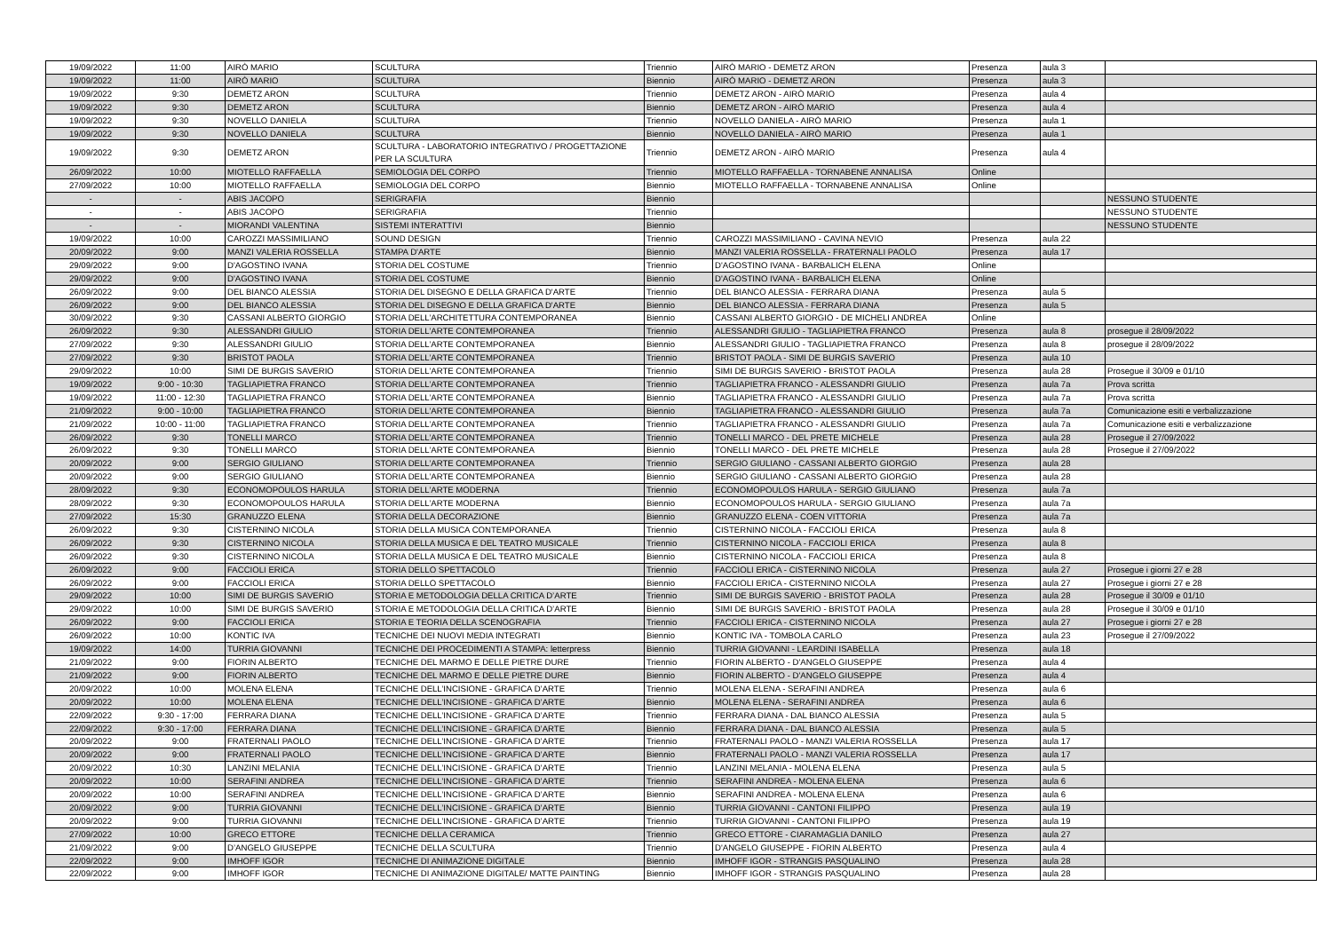| 19/09/2022 | 11:00 | AIRÒ MARIO | SCULTURA | Triennio | AIRÒ MARIO - DEMETZ ARON | Presenza | aula 3 | |
| 19/09/2022 | 11:00 | AIRÒ MARIO | SCULTURA | Biennio | AIRÒ MARIO - DEMETZ ARON | Presenza | aula 3 | |
| 19/09/2022 | 9:30 | DEMETZ ARON | SCULTURA | Triennio | DEMETZ ARON - AIRÒ MARIO | Presenza | aula 4 | |
| 19/09/2022 | 9:30 | DEMETZ ARON | SCULTURA | Biennio | DEMETZ ARON - AIRÒ MARIO | Presenza | aula 4 | |
| 19/09/2022 | 9:30 | NOVELLO DANIELA | SCULTURA | Triennio | NOVELLO DANIELA - AIRÒ MARIO | Presenza | aula 1 | |
| 19/09/2022 | 9:30 | NOVELLO DANIELA | SCULTURA | Biennio | NOVELLO DANIELA - AIRÒ MARIO | Presenza | aula 1 | |
| 19/09/2022 | 9:30 | DEMETZ ARON | SCULTURA - LABORATORIO INTEGRATIVO / PROGETTAZIONE PER LA SCULTURA | Triennio | DEMETZ ARON - AIRÒ MARIO | Presenza | aula 4 | |
| 26/09/2022 | 10:00 | MIOTELLO RAFFAELLA | SEMIOLOGIA DEL CORPO | Triennio | MIOTELLO RAFFAELLA - TORNABENE ANNALISA | Online | | |
| 27/09/2022 | 10:00 | MIOTELLO RAFFAELLA | SEMIOLOGIA DEL CORPO | Biennio | MIOTELLO RAFFAELLA - TORNABENE ANNALISA | Online | | |
| - | - | ABIS JACOPO | SERIGRAFIA | Biennio | | | | NESSUNO STUDENTE |
| - | - | ABIS JACOPO | SERIGRAFIA | Triennio | | | | NESSUNO STUDENTE |
| - | - | MIORANDI VALENTINA | SISTEMI INTERATTIVI | Biennio | | | | NESSUNO STUDENTE |
| 19/09/2022 | 10:00 | CAROZZI MASSIMILIANO | SOUND DESIGN | Triennio | CAROZZI MASSIMILIANO - CAVINA NEVIO | Presenza | aula 22 | |
| 20/09/2022 | 9:00 | MANZI VALERIA ROSSELLA | STAMPA D'ARTE | Biennio | MANZI VALERIA ROSSELLA - FRATERNALI PAOLO | Presenza | aula 17 | |
| 29/09/2022 | 9:00 | D'AGOSTINO IVANA | STORIA DEL COSTUME | Triennio | D'AGOSTINO IVANA - BARBALICH ELENA | Online | | |
| 29/09/2022 | 9:00 | D'AGOSTINO IVANA | STORIA DEL COSTUME | Biennio | D'AGOSTINO IVANA - BARBALICH ELENA | Online | | |
| 26/09/2022 | 9:00 | DEL BIANCO ALESSIA | STORIA DEL DISEGNO E DELLA GRAFICA D'ARTE | Triennio | DEL BIANCO ALESSIA - FERRARA DIANA | Presenza | aula 5 | |
| 26/09/2022 | 9:00 | DEL BIANCO ALESSIA | STORIA DEL DISEGNO E DELLA GRAFICA D'ARTE | Biennio | DEL BIANCO ALESSIA - FERRARA DIANA | Presenza | aula 5 | |
| 30/09/2022 | 9:30 | CASSANI ALBERTO GIORGIO | STORIA DELL’ARCHITETTURA CONTEMPORANEA | Biennio | CASSANI ALBERTO GIORGIO - DE MICHELI ANDREA | Online | | |
| 26/09/2022 | 9:30 | ALESSANDRI GIULIO | STORIA DELL’ARTE CONTEMPORANEA | Triennio | ALESSANDRI GIULIO - TAGLIAPIETRA FRANCO | Presenza | aula 8 | prosegue il 28/09/2022 |
| 27/09/2022 | 9:30 | ALESSANDRI GIULIO | STORIA DELL’ARTE CONTEMPORANEA | Biennio | ALESSANDRI GIULIO - TAGLIAPIETRA FRANCO | Presenza | aula 8 | prosegue il 28/09/2022 |
| 27/09/2022 | 9:30 | BRISTOT PAOLA | STORIA DELL’ARTE CONTEMPORANEA | Triennio | BRISTOT PAOLA - SIMI DE BURGIS SAVERIO | Presenza | aula 10 | |
| 29/09/2022 | 10:00 | SIMI DE BURGIS SAVERIO | STORIA DELL’ARTE CONTEMPORANEA | Triennio | SIMI DE BURGIS SAVERIO - BRISTOT PAOLA | Presenza | aula 28 | Prosegue il 30/09 e 01/10 |
| 19/09/2022 | 9:00 - 10:30 | TAGLIAPIETRA FRANCO | STORIA DELL’ARTE CONTEMPORANEA | Triennio | TAGLIAPIETRA FRANCO - ALESSANDRI GIULIO | Presenza | aula 7a | Prova scritta |
| 19/09/2022 | 11:00 - 12:30 | TAGLIAPIETRA FRANCO | STORIA DELL’ARTE CONTEMPORANEA | Biennio | TAGLIAPIETRA FRANCO - ALESSANDRI GIULIO | Presenza | aula 7a | Prova scritta |
| 21/09/2022 | 9:00 - 10:00 | TAGLIAPIETRA FRANCO | STORIA DELL’ARTE CONTEMPORANEA | Biennio | TAGLIAPIETRA FRANCO - ALESSANDRI GIULIO | Presenza | aula 7a | Comunicazione esiti e verbalizzazione |
| 21/09/2022 | 10:00 - 11:00 | TAGLIAPIETRA FRANCO | STORIA DELL’ARTE CONTEMPORANEA | Triennio | TAGLIAPIETRA FRANCO - ALESSANDRI GIULIO | Presenza | aula 7a | Comunicazione esiti e verbalizzazione |
| 26/09/2022 | 9:30 | TONELLI MARCO | STORIA DELL’ARTE CONTEMPORANEA | Triennio | TONELLI MARCO - DEL PRETE MICHELE | Presenza | aula 28 | Prosegue il 27/09/2022 |
| 26/09/2022 | 9:30 | TONELLI MARCO | STORIA DELL’ARTE CONTEMPORANEA | Biennio | TONELLI MARCO - DEL PRETE MICHELE | Presenza | aula 28 | Prosegue il 27/09/2022 |
| 20/09/2022 | 9:00 | SERGIO GIULIANO | STORIA DELL’ARTE CONTEMPORANEA | Triennio | SERGIO GIULIANO - CASSANI ALBERTO GIORGIO | Presenza | aula 28 | |
| 20/09/2022 | 9:00 | SERGIO GIULIANO | STORIA DELL’ARTE CONTEMPORANEA | Biennio | SERGIO GIULIANO - CASSANI ALBERTO GIORGIO | Presenza | aula 28 | |
| 28/09/2022 | 9:30 | ECONOMOPOULOS HARULA | STORIA DELL’ARTE MODERNA | Triennio | ECONOMOPOULOS HARULA - SERGIO GIULIANO | Presenza | aula 7a | |
| 28/09/2022 | 9:30 | ECONOMOPOULOS HARULA | STORIA DELL’ARTE MODERNA | Biennio | ECONOMOPOULOS HARULA - SERGIO GIULIANO | Presenza | aula 7a | |
| 27/09/2022 | 15:30 | GRANUZZO ELENA | STORIA DELLA DECORAZIONE | Biennio | GRANUZZO ELENA - COEN VITTORIA | Presenza | aula 7a | |
| 26/09/2022 | 9:30 | CISTERNINO NICOLA | STORIA DELLA MUSICA CONTEMPORANEA | Triennio | CISTERNINO NICOLA - FACCIOLI ERICA | Presenza | aula 8 | |
| 26/09/2022 | 9:30 | CISTERNINO NICOLA | STORIA DELLA MUSICA E DEL TEATRO MUSICALE | Triennio | CISTERNINO NICOLA - FACCIOLI ERICA | Presenza | aula 8 | |
| 26/09/2022 | 9:30 | CISTERNINO NICOLA | STORIA DELLA MUSICA E DEL TEATRO MUSICALE | Biennio | CISTERNINO NICOLA - FACCIOLI ERICA | Presenza | aula 8 | |
| 26/09/2022 | 9:00 | FACCIOLI ERICA | STORIA DELLO SPETTACOLO | Triennio | FACCIOLI ERICA - CISTERNINO NICOLA | Presenza | aula 27 | Prosegue i giorni 27 e 28 |
| 26/09/2022 | 9:00 | FACCIOLI ERICA | STORIA DELLO SPETTACOLO | Biennio | FACCIOLI ERICA - CISTERNINO NICOLA | Presenza | aula 27 | Prosegue i giorni 27 e 28 |
| 29/09/2022 | 10:00 | SIMI DE BURGIS SAVERIO | STORIA E METODOLOGIA DELLA CRITICA D’ARTE | Triennio | SIMI DE BURGIS SAVERIO - BRISTOT PAOLA | Presenza | aula 28 | Prosegue il 30/09 e 01/10 |
| 29/09/2022 | 10:00 | SIMI DE BURGIS SAVERIO | STORIA E METODOLOGIA DELLA CRITICA D’ARTE | Biennio | SIMI DE BURGIS SAVERIO - BRISTOT PAOLA | Presenza | aula 28 | Prosegue il 30/09 e 01/10 |
| 26/09/2022 | 9:00 | FACCIOLI ERICA | STORIA E TEORIA DELLA SCENOGRAFIA | Triennio | FACCIOLI ERICA - CISTERNINO NICOLA | Presenza | aula 27 | Prosegue i giorni 27 e 28 |
| 26/09/2022 | 10:00 | KONTIC IVA | TECNICHE DEI NUOVI MEDIA INTEGRATI | Biennio | KONTIC IVA - TOMBOLA CARLO | Presenza | aula 23 | Prosegue il 27/09/2022 |
| 19/09/2022 | 14:00 | TURRIA GIOVANNI | TECNICHE DEI PROCEDIMENTI A STAMPA: letterpress | Biennio | TURRIA GIOVANNI - LEARDINI ISABELLA | Presenza | aula 18 | |
| 21/09/2022 | 9:00 | FIORIN ALBERTO | TECNICHE DEL MARMO E DELLE PIETRE DURE | Triennio | FIORIN ALBERTO - D'ANGELO GIUSEPPE | Presenza | aula 4 | |
| 21/09/2022 | 9:00 | FIORIN ALBERTO | TECNICHE DEL MARMO E DELLE PIETRE DURE | Biennio | FIORIN ALBERTO - D'ANGELO GIUSEPPE | Presenza | aula 4 | |
| 20/09/2022 | 10:00 | MOLENA ELENA | TECNICHE DELL’INCISIONE - GRAFICA D’ARTE | Triennio | MOLENA ELENA - SERAFINI ANDREA | Presenza | aula 6 | |
| 20/09/2022 | 10:00 | MOLENA ELENA | TECNICHE DELL’INCISIONE - GRAFICA D’ARTE | Biennio | MOLENA ELENA - SERAFINI ANDREA | Presenza | aula 6 | |
| 22/09/2022 | 9:30 - 17:00 | FERRARA DIANA | TECNICHE DELL’INCISIONE - GRAFICA D’ARTE | Triennio | FERRARA DIANA - DAL BIANCO ALESSIA | Presenza | aula 5 | |
| 22/09/2022 | 9:30 - 17:00 | FERRARA DIANA | TECNICHE DELL’INCISIONE - GRAFICA D’ARTE | Biennio | FERRARA DIANA - DAL BIANCO ALESSIA | Presenza | aula 5 | |
| 20/09/2022 | 9:00 | FRATERNALI PAOLO | TECNICHE DELL’INCISIONE - GRAFICA D’ARTE | Triennio | FRATERNALI PAOLO - MANZI VALERIA ROSSELLA | Presenza | aula 17 | |
| 20/09/2022 | 9:00 | FRATERNALI PAOLO | TECNICHE DELL’INCISIONE - GRAFICA D’ARTE | Biennio | FRATERNALI PAOLO - MANZI VALERIA ROSSELLA | Presenza | aula 17 | |
| 20/09/2022 | 10:30 | LANZINI MELANIA | TECNICHE DELL’INCISIONE - GRAFICA D’ARTE | Triennio | LANZINI MELANIA - MOLENA ELENA | Presenza | aula 5 | |
| 20/09/2022 | 10:00 | SERAFINI ANDREA | TECNICHE DELL’INCISIONE - GRAFICA D’ARTE | Triennio | SERAFINI ANDREA - MOLENA ELENA | Presenza | aula 6 | |
| 20/09/2022 | 10:00 | SERAFINI ANDREA | TECNICHE DELL’INCISIONE - GRAFICA D’ARTE | Biennio | SERAFINI ANDREA - MOLENA ELENA | Presenza | aula 6 | |
| 20/09/2022 | 9:00 | TURRIA GIOVANNI | TECNICHE DELL’INCISIONE - GRAFICA D’ARTE | Biennio | TURRIA GIOVANNI - CANTONI FILIPPO | Presenza | aula 19 | |
| 20/09/2022 | 9:00 | TURRIA GIOVANNI | TECNICHE DELL’INCISIONE - GRAFICA D’ARTE | Triennio | TURRIA GIOVANNI - CANTONI FILIPPO | Presenza | aula 19 | |
| 27/09/2022 | 10:00 | GRECO ETTORE | TECNICHE DELLA CERAMICA | Triennio | GRECO ETTORE - CIARAMAGLIA DANILO | Presenza | aula 27 | |
| 21/09/2022 | 9:00 | D’ANGELO GIUSEPPE | TECNICHE DELLA SCULTURA | Triennio | D'ANGELO GIUSEPPE - FIORIN ALBERTO | Presenza | aula 4 | |
| 22/09/2022 | 9:00 | IMHOFF IGOR | TECNICHE DI ANIMAZIONE DIGITALE | Biennio | IMHOFF IGOR - STRANGIS PASQUALINO | Presenza | aula 28 | |
| 22/09/2022 | 9:00 | IMHOFF IGOR | TECNICHE DI ANIMAZIONE DIGITALE/ MATTE PAINTING | Biennio | IMHOFF IGOR - STRANGIS PASQUALINO | Presenza | aula 28 | |